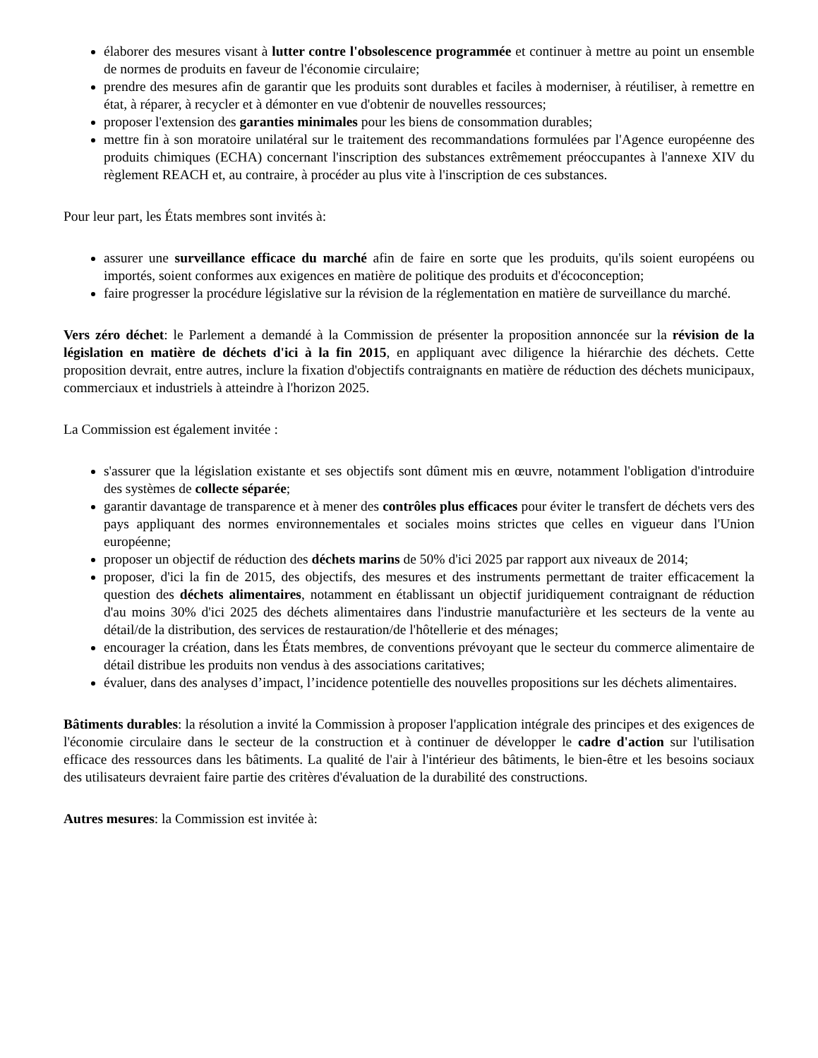élaborer des mesures visant à lutter contre l'obsolescence programmée et continuer à mettre au point un ensemble de normes de produits en faveur de l'économie circulaire;
prendre des mesures afin de garantir que les produits sont durables et faciles à moderniser, à réutiliser, à remettre en état, à réparer, à recycler et à démonter en vue d'obtenir de nouvelles ressources;
proposer l'extension des garanties minimales pour les biens de consommation durables;
mettre fin à son moratoire unilatéral sur le traitement des recommandations formulées par l'Agence européenne des produits chimiques (ECHA) concernant l'inscription des substances extrêmement préoccupantes à l'annexe XIV du règlement REACH et, au contraire, à procéder au plus vite à l'inscription de ces substances.
Pour leur part, les États membres sont invités à:
assurer une surveillance efficace du marché afin de faire en sorte que les produits, qu'ils soient européens ou importés, soient conformes aux exigences en matière de politique des produits et d'écoconception;
faire progresser la procédure législative sur la révision de la réglementation en matière de surveillance du marché.
Vers zéro déchet: le Parlement a demandé à la Commission de présenter la proposition annoncée sur la révision de la législation en matière de déchets d'ici à la fin 2015, en appliquant avec diligence la hiérarchie des déchets. Cette proposition devrait, entre autres, inclure la fixation d'objectifs contraignants en matière de réduction des déchets municipaux, commerciaux et industriels à atteindre à l'horizon 2025.
La Commission est également invitée :
s'assurer que la législation existante et ses objectifs sont dûment mis en œuvre, notamment l'obligation d'introduire des systèmes de collecte séparée;
garantir davantage de transparence et à mener des contrôles plus efficaces pour éviter le transfert de déchets vers des pays appliquant des normes environnementales et sociales moins strictes que celles en vigueur dans l'Union européenne;
proposer un objectif de réduction des déchets marins de 50% d'ici 2025 par rapport aux niveaux de 2014;
proposer, d'ici la fin de 2015, des objectifs, des mesures et des instruments permettant de traiter efficacement la question des déchets alimentaires, notamment en établissant un objectif juridiquement contraignant de réduction d'au moins 30% d'ici 2025 des déchets alimentaires dans l'industrie manufacturière et les secteurs de la vente au détail/de la distribution, des services de restauration/de l'hôtellerie et des ménages;
encourager la création, dans les États membres, de conventions prévoyant que le secteur du commerce alimentaire de détail distribue les produits non vendus à des associations caritatives;
évaluer, dans des analyses d’impact, l’incidence potentielle des nouvelles propositions sur les déchets alimentaires.
Bâtiments durables: la résolution a invité la Commission à proposer l'application intégrale des principes et des exigences de l'économie circulaire dans le secteur de la construction et à continuer de développer le cadre d'action sur l'utilisation efficace des ressources dans les bâtiments. La qualité de l'air à l'intérieur des bâtiments, le bien-être et les besoins sociaux des utilisateurs devraient faire partie des critères d'évaluation de la durabilité des constructions.
Autres mesures: la Commission est invitée à: